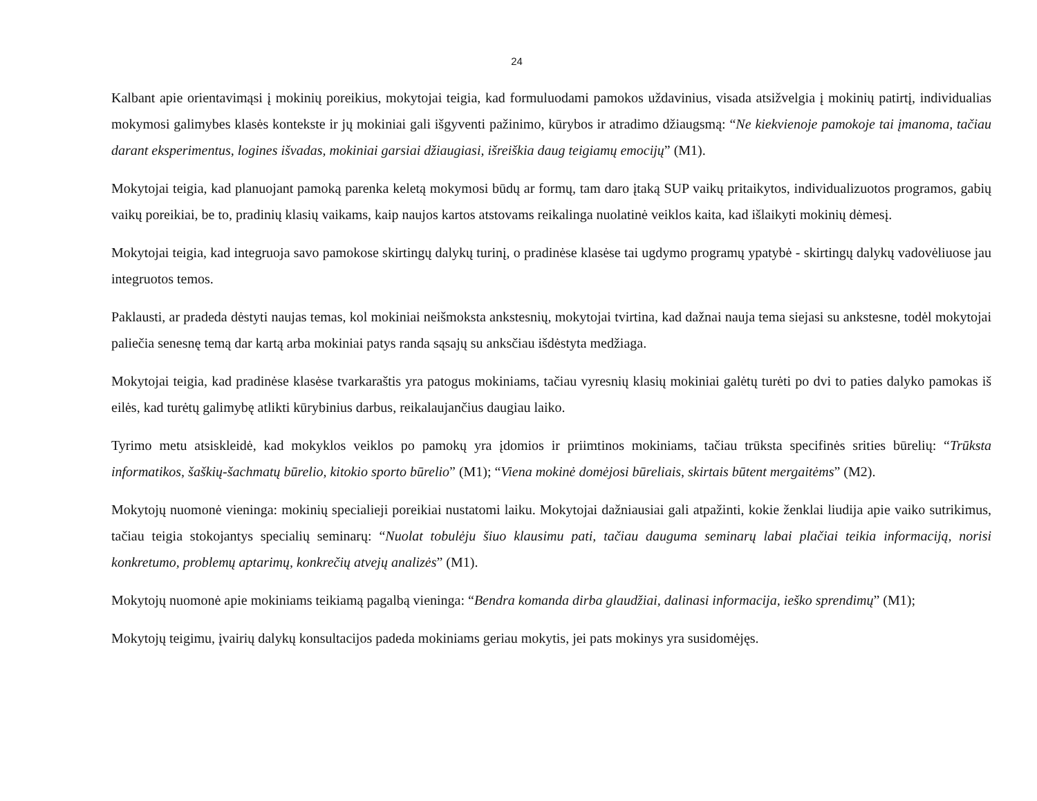24
Kalbant apie orientavimąsi į mokinių poreikius, mokytojai teigia, kad formuluodami pamokos uždavinius, visada atsižvelgia į mokinių patirtį, individualias mokymosi galimybes klasės kontekste ir jų mokiniai gali išgyventi pažinimo, kūrybos ir atradimo džiaugsmą: “Ne kiekvienoje pamokoje tai įmanoma, tačiau darant eksperimentus, logines išvadas, mokiniai garsiai džiaugiasi, išreiškia daug teigiamų emocijų” (M1).
Mokytojai teigia, kad planuojant pamoką parenka keletą mokymosi būdų ar formų, tam daro įtaką SUP vaikų pritaikytos, individualizuotos programos, gabių vaikų poreikiai, be to, pradinių klasių vaikams, kaip naujos kartos atstovams reikalinga nuolatinė veiklos kaita, kad išlaikyti mokinių dėmesį.
Mokytojai teigia, kad integruoja savo pamokose skirtingų dalykų turinį, o pradinėse klasėse tai ugdymo programų ypatybė - skirtingų dalykų vadovėliuose jau integruotos temos.
Paklausti, ar pradeda dėstyti naujas temas, kol mokiniai neišmoksta ankstesnių, mokytojai tvirtina, kad dažnai nauja tema siejasi su ankstesne, todėl mokytojai paliečia senesnę temą dar kartą arba mokiniai patys randa sąsajų su anksčiau išdėstyta medžiaga.
Mokytojai teigia, kad pradinėse klasėse tvarkaraštis yra patogus mokiniams, tačiau vyresnių klasių mokiniai galėtų turėti po dvi to paties dalyko pamokas iš eilės, kad turėtų galimybę atlikti kūrybinius darbus, reikalaujančius daugiau laiko.
Tyrimo metu atsiskleidė, kad mokyklos veiklos po pamokų yra įdomios ir priimtinos mokiniams, tačiau trūksta specifinės srities būrelių: “Trūksta informatikos, šaškių-šachmatų būrelio, kitokio sporto būrelio” (M1); “Viena mokinė domėjosi būreliais, skirtais būtent mergaitėms” (M2).
Mokytojų nuomonė vieninga: mokinių specialieji poreikiai nustatomi laiku. Mokytojai dažniausiai gali atpažinti, kokie ženklai liudija apie vaiko sutrikimus, tačiau teigia stokojantys specialių seminarų: “Nuolat tobulėju šiuo klausimu pati, tačiau dauguma seminarų labai plačiai teikia informaciją, norisi konkretumo, problemų aptarimų, konkrečių atvejų analizės” (M1).
Mokytojų nuomonė apie mokiniams teikiamą pagalbą vieninga: “Bendra komanda dirba glaudžiai, dalinasi informacija, ieško sprendimų” (M1);
Mokytojų teigimu, įvairių dalykų konsultacijos padeda mokiniams geriau mokytis, jei pats mokinys yra susidomėjęs.